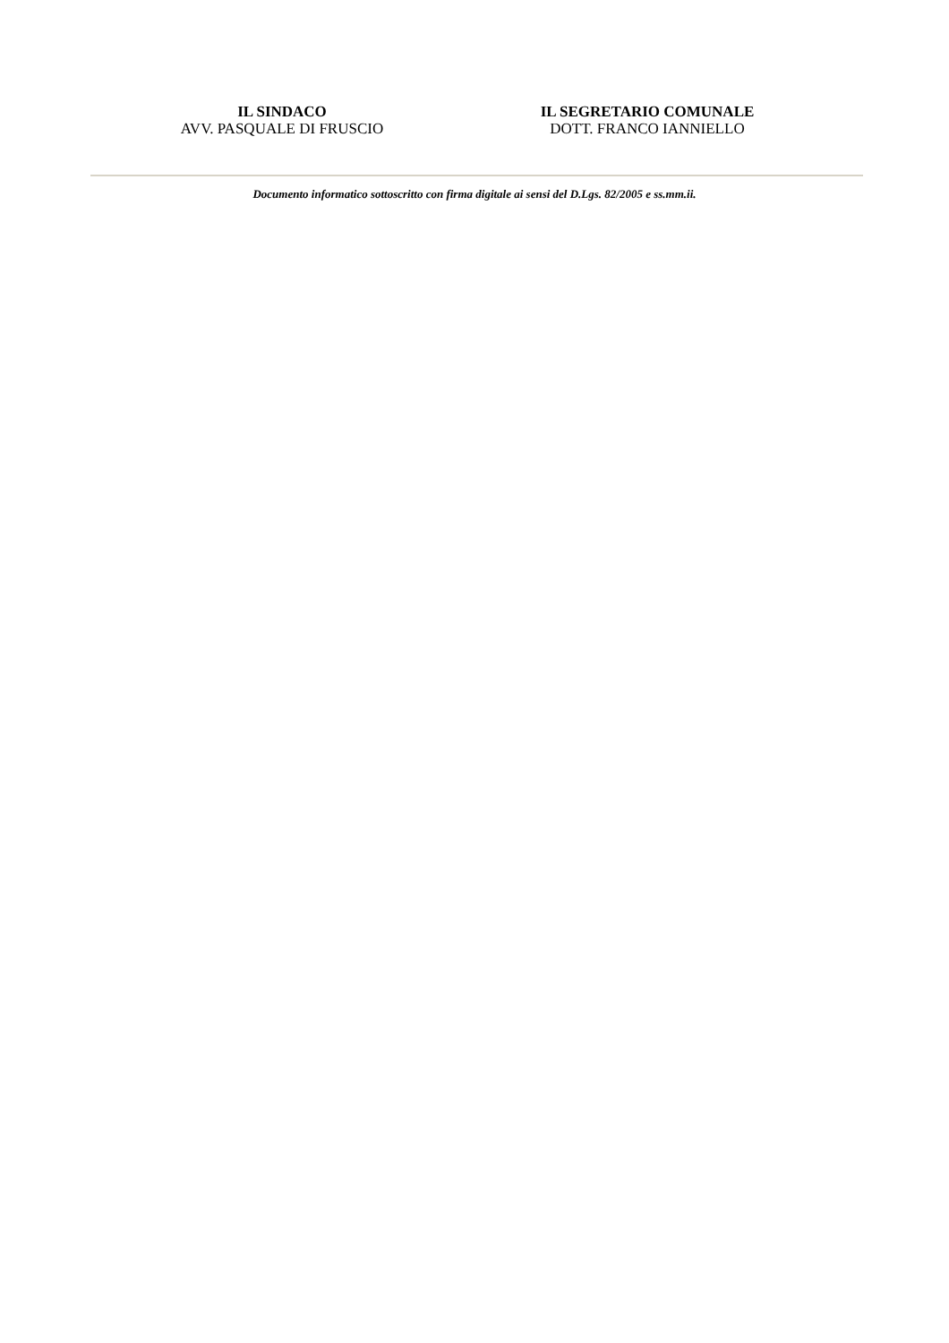IL SINDACO
AVV. PASQUALE DI FRUSCIO
IL SEGRETARIO COMUNALE
DOTT. FRANCO IANNIELLO
Documento informatico sottoscritto con firma digitale ai sensi del D.Lgs. 82/2005 e ss.mm.ii.